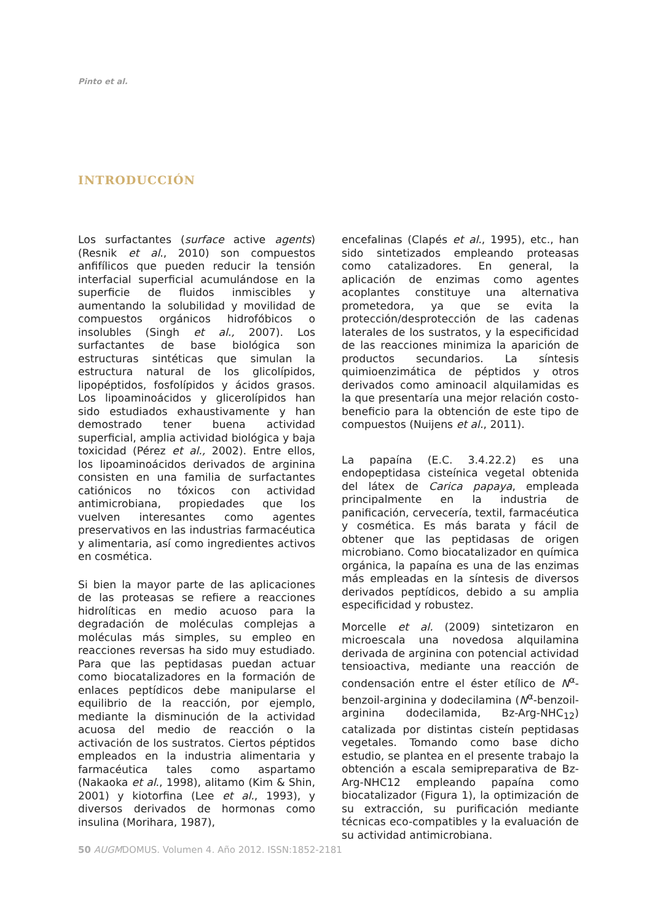Pinto et al.
INTRODUCCIÓN
Los surfactantes (surface active agents) (Resnik et al., 2010) son compuestos anfifílicos que pueden reducir la tensión interfacial superficial acumulándose en la superficie de fluidos inmiscibles y aumentando la solubilidad y movilidad de compuestos orgánicos hidrofóbicos o insolubles (Singh et al., 2007). Los surfactantes de base biológica son estructuras sintéticas que simulan la estructura natural de los glicolípidos, lipopéptidos, fosfolípidos y ácidos grasos. Los lipoaminoácidos y glicerolípidos han sido estudiados exhaustivamente y han demostrado tener buena actividad superficial, amplia actividad biológica y baja toxicidad (Pérez et al., 2002). Entre ellos, los lipoaminoácidos derivados de arginina consisten en una familia de surfactantes catiónicos no tóxicos con actividad antimicrobiana, propiedades que los vuelven interesantes como agentes preservativos en las industrias farmacéutica y alimentaria, así como ingredientes activos en cosmética.
Si bien la mayor parte de las aplicaciones de las proteasas se refiere a reacciones hidrolíticas en medio acuoso para la degradación de moléculas complejas a moléculas más simples, su empleo en reacciones reversas ha sido muy estudiado. Para que las peptidasas puedan actuar como biocatalizadores en la formación de enlaces peptídicos debe manipularse el equilibrio de la reacción, por ejemplo, mediante la disminución de la actividad acuosa del medio de reacción o la activación de los sustratos. Ciertos péptidos empleados en la industria alimentaria y farmacéutica tales como aspartamo (Nakaoka et al., 1998), alitamo (Kim & Shin, 2001) y kiotorfina (Lee et al., 1993), y diversos derivados de hormonas como insulina (Morihara, 1987),
encefalinas (Clapés et al., 1995), etc., han sido sintetizados empleando proteasas como catalizadores. En general, la aplicación de enzimas como agentes acoplantes constituye una alternativa prometedora, ya que se evita la protección/desprotección de las cadenas laterales de los sustratos, y la especificidad de las reacciones minimiza la aparición de productos secundarios. La síntesis quimioenzimática de péptidos y otros derivados como aminoacil alquilamidas es la que presentaría una mejor relación costo-beneficio para la obtención de este tipo de compuestos (Nuijens et al., 2011).
La papaína (E.C. 3.4.22.2) es una endopeptidasa cisteínica vegetal obtenida del látex de Carica papaya, empleada principalmente en la industria de panificación, cervecería, textil, farmacéutica y cosmética. Es más barata y fácil de obtener que las peptidasas de origen microbiano. Como biocatalizador en química orgánica, la papaína es una de las enzimas más empleadas en la síntesis de diversos derivados peptídicos, debido a su amplia especificidad y robustez.
Morcelle et al. (2009) sintetizaron en microescala una novedosa alquilamina derivada de arginina con potencial actividad tensioactiva, mediante una reacción de condensación entre el éster etílico de N<sup>α</sup>-benzoil-arginina y dodecilamina (N<sup>α</sup>-benzoil-arginina dodecilamida, Bz-Arg-NHC<sub>12</sub>) catalizada por distintas cisteín peptidasas vegetales. Tomando como base dicho estudio, se plantea en el presente trabajo la obtención a escala semipreparativa de Bz-Arg-NHC12 empleando papaína como biocatalizador (Figura 1), la optimización de su extracción, su purificación mediante técnicas eco-compatibles y la evaluación de su actividad antimicrobiana.
50 AUGMDOMUS. Volumen 4. Año 2012. ISSN:1852-2181